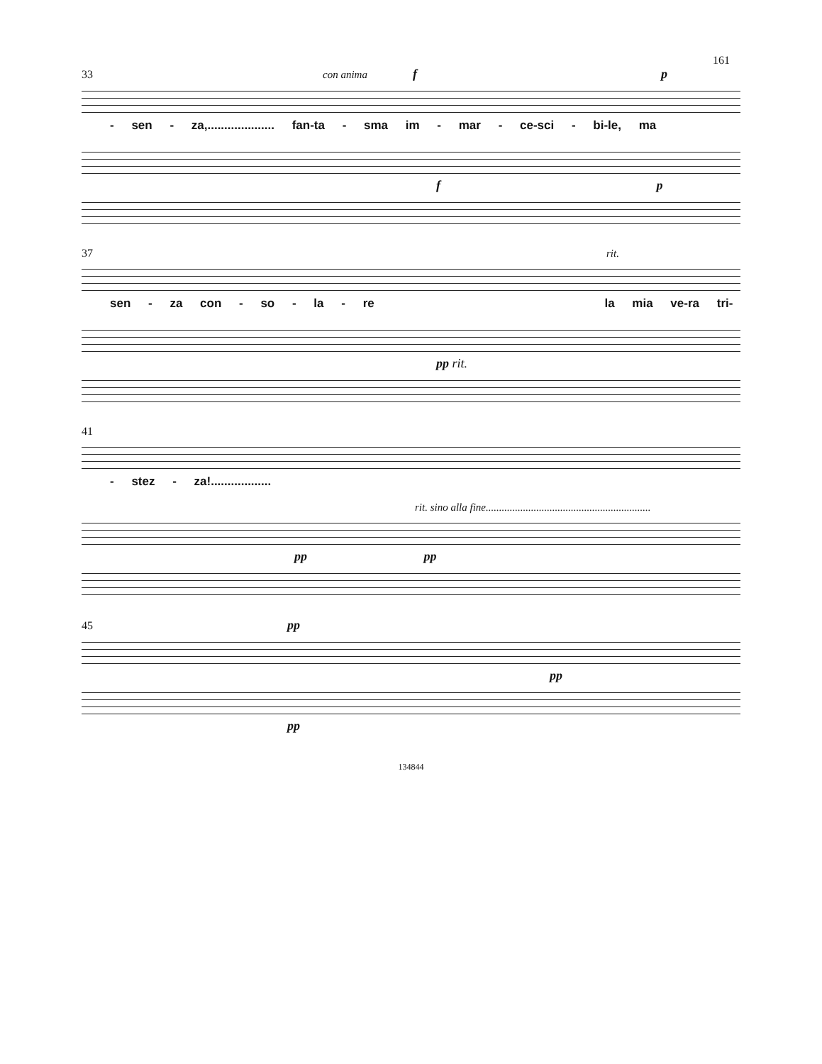161
33 con anima f p
- sen - za,.................... fan-ta - sma im - mar - ce-sci - bi-le, ma
f p
37 rit.
sen - za con - so - la - re la mia ve-ra tri-
pp rit.
41
- stez - za!..................
rit. sino alla fine..............................................................
pp pp
45 pp
pp
pp
134844